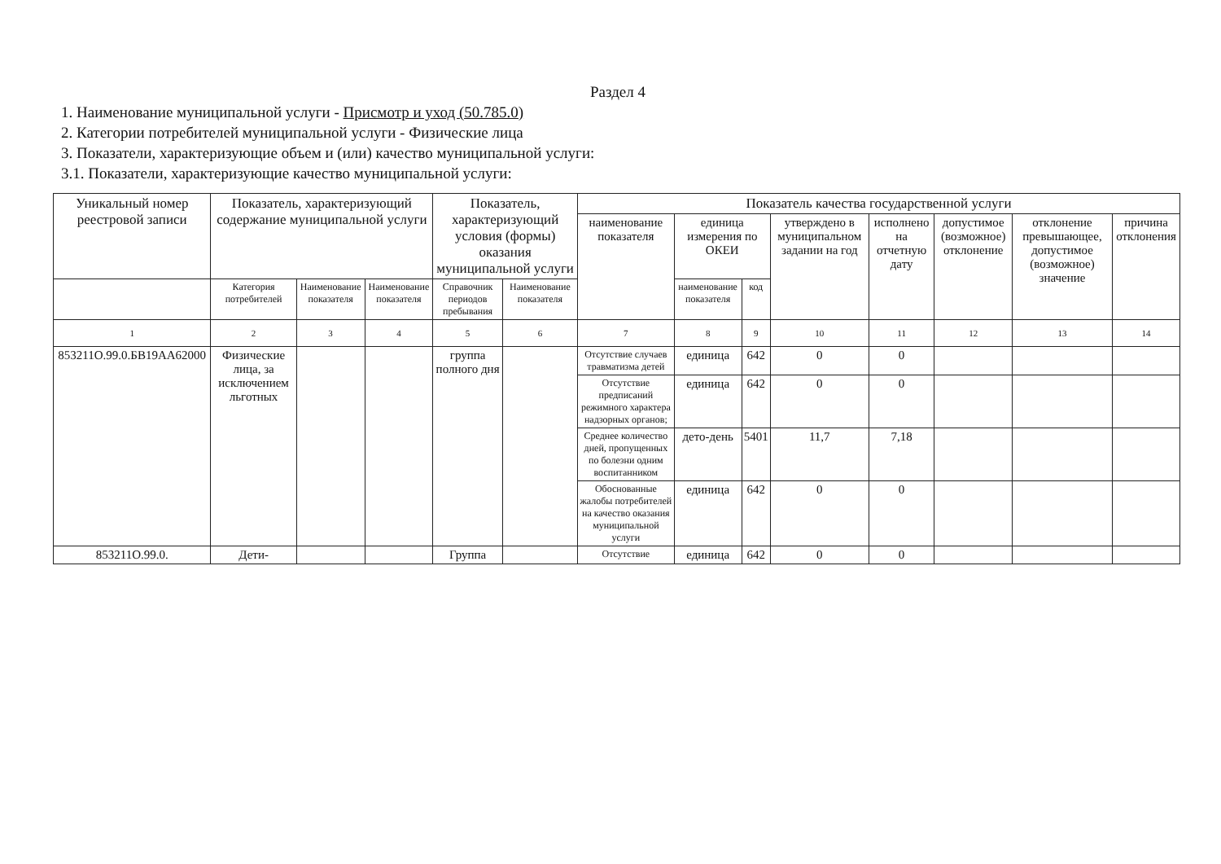Раздел 4
1. Наименование муниципальной услуги - Присмотр и уход (50.785.0)
2. Категории потребителей муниципальной услуги - Физические лица
3. Показатели, характеризующие объем и (или) качество муниципальной услуги:
3.1. Показатели, характеризующие качество муниципальной услуги:
| Уникальный номер реестровой записи | Показатель, характеризующий содержание муниципальной услуги | | | Показатель, характеризующий условия (формы) оказания муниципальной услуги | | Показатель качества государственной услуги | | | | | | | |
| --- | --- | --- | --- | --- | --- | --- | --- | --- | --- | --- | --- | --- | --- |
| | | | | | | наименование показателя | единица измерения по ОКЕИ | | утверждено в муниципальном задании на год | исполнено на отчетную дату | допустимое (возможное) отклонение | отклонение превышающее, допустимое (возможное) значение | причина отклонения |
| | Категория потребителей | Наименование показателя | Наименование показателя | Справочник периодов пребывания | Наименование показателя | | наименование показателя | код | | | | | |
| 1 | 2 | 3 | 4 | 5 | 6 | 7 | 8 | 9 | 10 | 11 | 12 | 13 | 14 |
| 853211О.99.0.БВ19АА62000 | Физические лица, за исключением льготных | | | группа полного дня | | Отсутствие случаев травматизма детей | единица | 642 | 0 | 0 | | | |
| | | | | | | Отсутствие предписаний режимного характера надзорных органов; | единица | 642 | 0 | 0 | | | |
| | | | | | | Среднее количество дней, пропущенных по болезни одним воспитанником | дето-день | 5401 | 11,7 | 7,18 | | | |
| | | | | | | Обоснованные жалобы потребителей на качество оказания муниципальной услуги | единица | 642 | 0 | 0 | | | |
| 853211О.99.0. | Дети- | | | Группа | | Отсутствие | единица | 642 | 0 | 0 | | | |